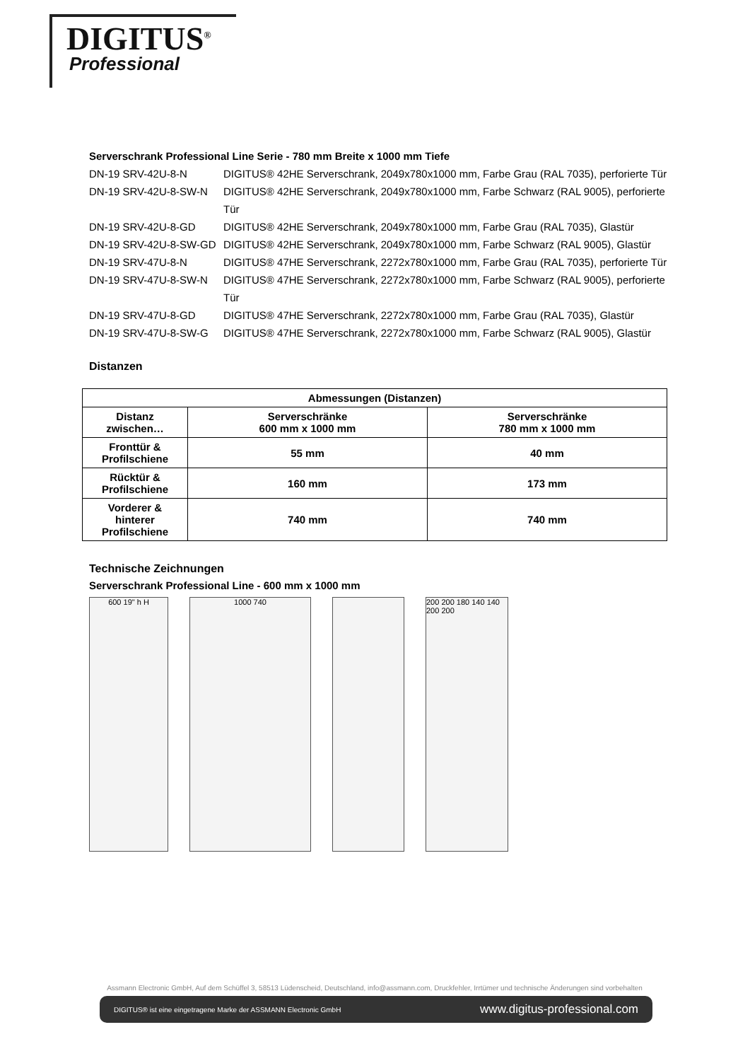DIGITUS<sup>®</sup>
Professional
Serverschrank Professional Line Serie - 780 mm Breite x 1000 mm Tiefe
DN-19 SRV-42U-8-N DIGITUS® 42HE Serverschrank, 2049x780x1000 mm, Farbe Grau (RAL 7035), perforierte Tür
DN-19 SRV-42U-8-SW-N DIGITUS® 42HE Serverschrank, 2049x780x1000 mm, Farbe Schwarz (RAL 9005), perforierte Tür
DN-19 SRV-42U-8-GD DIGITUS® 42HE Serverschrank, 2049x780x1000 mm, Farbe Grau (RAL 7035), Glastür
DN-19 SRV-42U-8-SW-GD DIGITUS® 42HE Serverschrank, 2049x780x1000 mm, Farbe Schwarz (RAL 9005), Glastür
DN-19 SRV-47U-8-N DIGITUS® 47HE Serverschrank, 2272x780x1000 mm, Farbe Grau (RAL 7035), perforierte Tür
DN-19 SRV-47U-8-SW-N DIGITUS® 47HE Serverschrank, 2272x780x1000 mm, Farbe Schwarz (RAL 9005), perforierte Tür
DN-19 SRV-47U-8-GD DIGITUS® 47HE Serverschrank, 2272x780x1000 mm, Farbe Grau (RAL 7035), Glastür
DN-19 SRV-47U-8-SW-G DIGITUS® 47HE Serverschrank, 2272x780x1000 mm, Farbe Schwarz (RAL 9005), Glastür
Distanzen
| Abmessungen (Distanzen) | | |
| --- | --- | --- |
| Distanz zwischen… | Serverschränke 600 mm x 1000 mm | Serverschränke 780 mm x 1000 mm |
| Fronttür & Profilschiene | 55 mm | 40 mm |
| Rücktür & Profilschiene | 160 mm | 173 mm |
| Vorderer & hinterer Profilschiene | 740 mm | 740 mm |
Technische Zeichnungen
Serverschrank Professional Line - 600 mm x 1000 mm
600 19" h H 1000 740 200 200 180 140 140 200 200
Assmann Electronic GmbH, Auf dem Schüffel 3, 58513 Lüdenscheid, Deutschland, info@assmann.com, Druckfehler, Irrtümer und technische Änderungen sind vorbehalten
DIGITUS® ist eine eingetragene Marke der ASSMANN Electronic GmbH www.digitus-professional.com